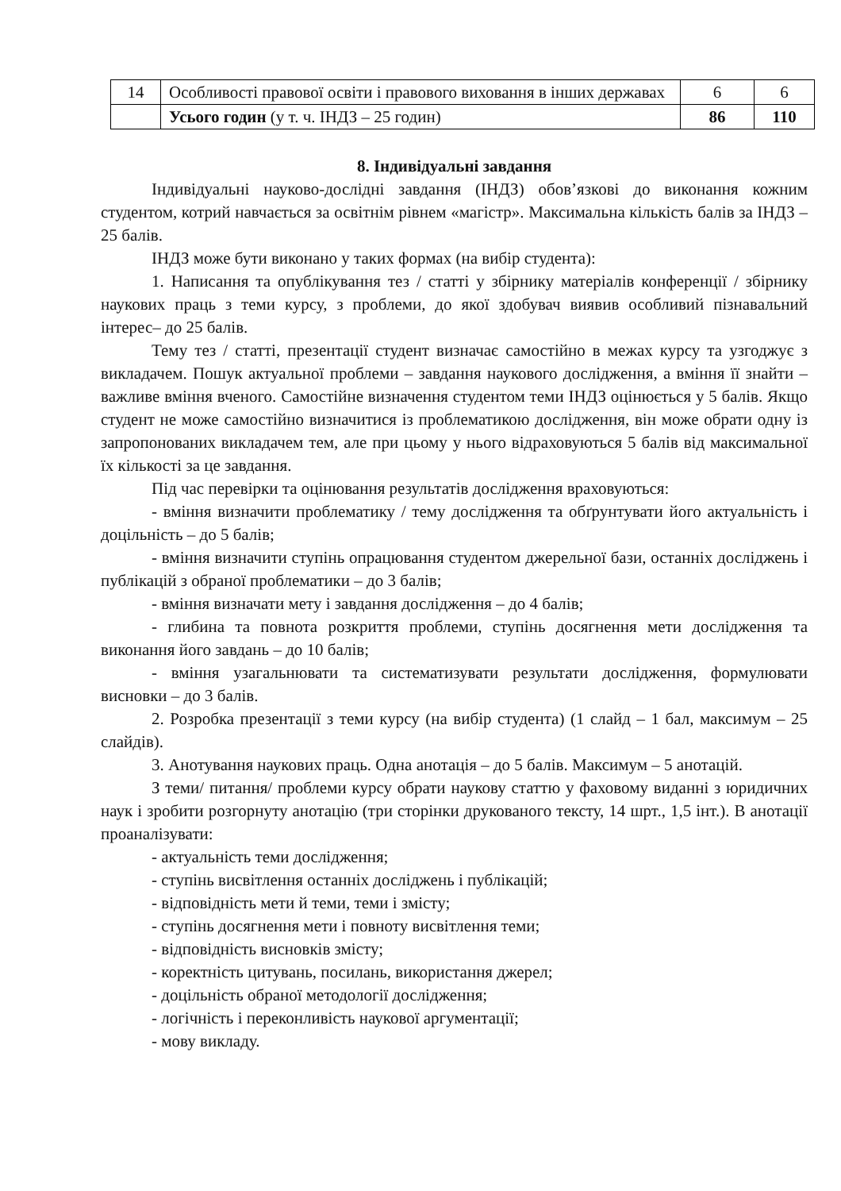| 14 | Особливості правової освіти і правового виховання в інших державах | 6 | 6 |
| | Усього годин (у т. ч. ІНДЗ – 25 годин) | 86 | 110 |
8. Індивідуальні завдання
Індивідуальні науково-дослідні завдання (ІНДЗ) обов’язкові до виконання кожним студентом, котрий навчається за освітнім рівнем «магістр». Максимальна кількість балів за ІНДЗ – 25 балів.
ІНДЗ може бути виконано у таких формах (на вибір студента):
1. Написання та опублікування тез / статті у збірнику матеріалів конференції / збірнику наукових праць з теми курсу, з проблеми, до якої здобувач виявив особливий пізнавальний інтерес– до 25 балів.
Тему тез / статті, презентації студент визначає самостійно в межах курсу та узгоджує з викладачем. Пошук актуальної проблеми – завдання наукового дослідження, а вміння її знайти – важливе вміння вченого. Самостійне визначення студентом теми ІНДЗ оцінюється у 5 балів. Якщо студент не може самостійно визначитися із проблематикою дослідження, він може обрати одну із запропонованих викладачем тем, але при цьому у нього відраховуються 5 балів від максимальної їх кількості за це завдання.
Під час перевірки та оцінювання результатів дослідження враховуються:
- вміння визначити проблематику / тему дослідження та обґрунтувати його актуальність і доцільність – до 5 балів;
- вміння визначити ступінь опрацювання студентом джерельної бази, останніх досліджень і публікацій з обраної проблематики – до 3 балів;
- вміння визначати мету і завдання дослідження – до 4 балів;
- глибина та повнота розкриття проблеми, ступінь досягнення мети дослідження та виконання його завдань – до 10 балів;
- вміння узагальнювати та систематизувати результати дослідження, формулювати висновки – до 3 балів.
2. Розробка презентації з теми курсу (на вибір студента) (1 слайд – 1 бал, максимум – 25 слайдів).
3. Анотування наукових праць. Одна анотація – до 5 балів. Максимум – 5 анотацій.
З теми/ питання/ проблеми курсу обрати наукову статтю у фаховому виданні з юридичних наук і зробити розгорнуту анотацію (три сторінки друкованого тексту, 14 шрт., 1,5 інт.). В анотації проаналізувати:
- актуальність теми дослідження;
- ступінь висвітлення останніх досліджень і публікацій;
- відповідність мети й теми, теми і змісту;
- ступінь досягнення мети і повноту висвітлення теми;
- відповідність висновків змісту;
- коректність цитувань, посилань, використання джерел;
- доцільність обраної методології дослідження;
- логічність і переконливість наукової аргументації;
- мову викладу.